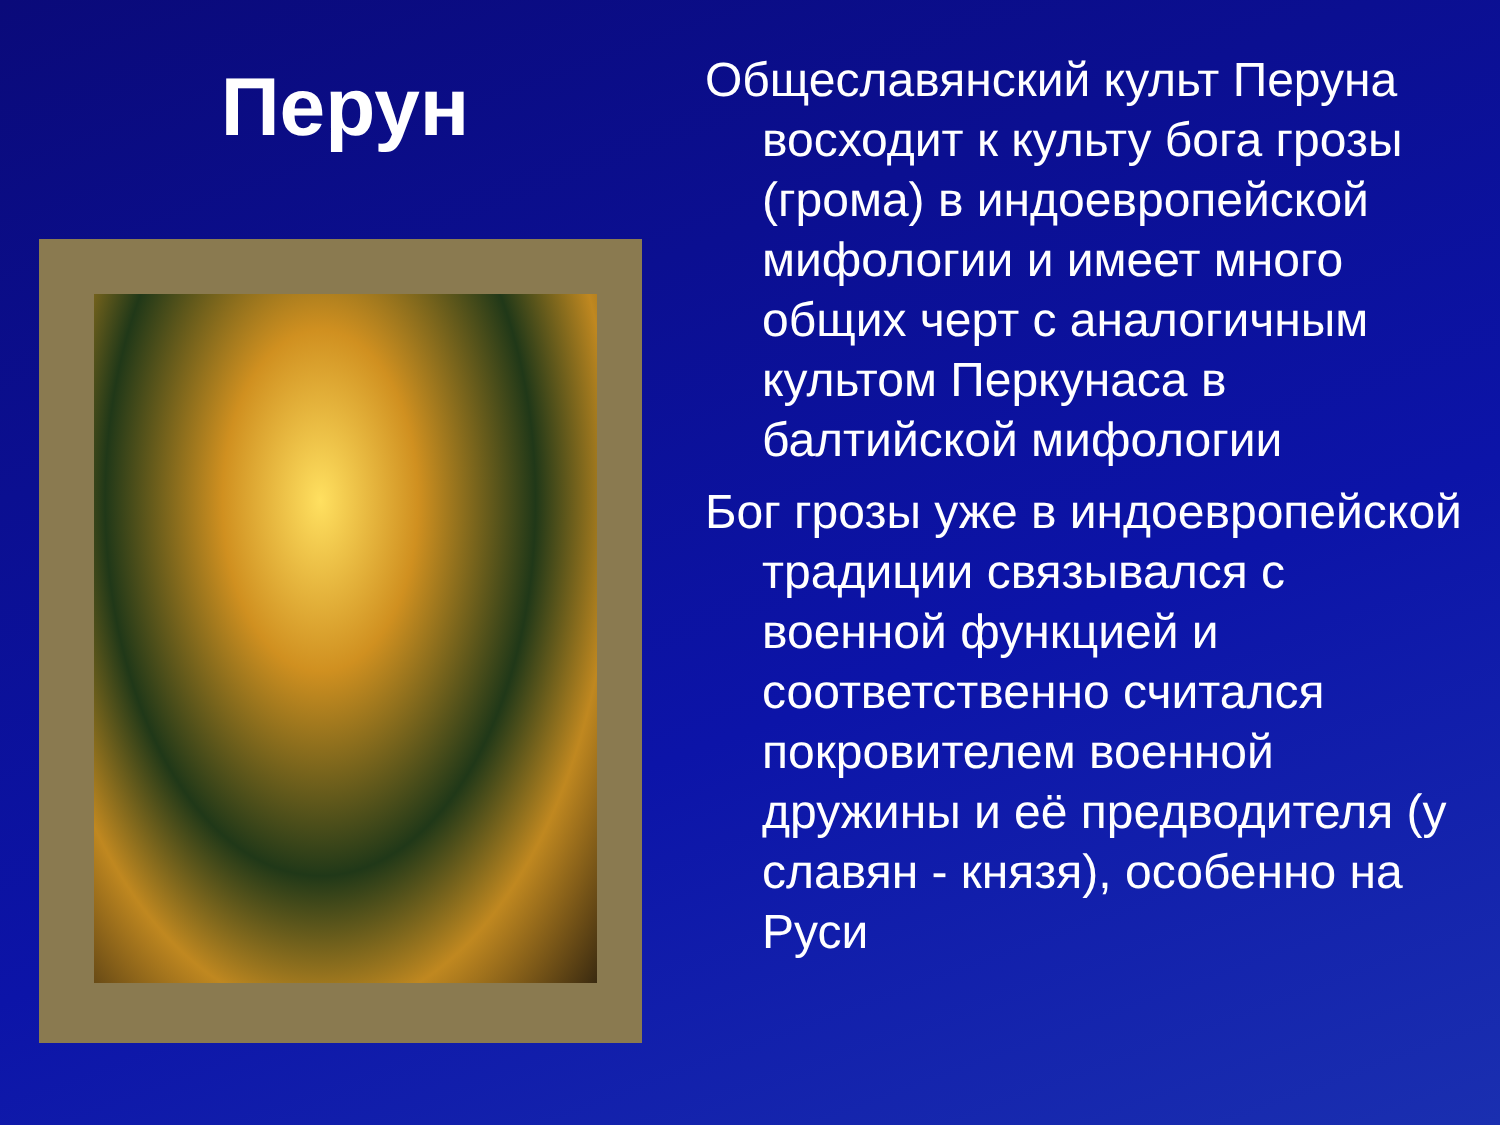Перун
Общеславянский культ Перуна восходит к культу бога грозы (грома) в индоевропейской мифологии и имеет много общих черт с аналогичным культом Перкунаса в балтийской мифологии
Бог грозы уже в индоевропейской традиции связывался с военной функцией и соответственно считался покровителем военной дружины и её предводителя (у славян - князя), особенно на Руси